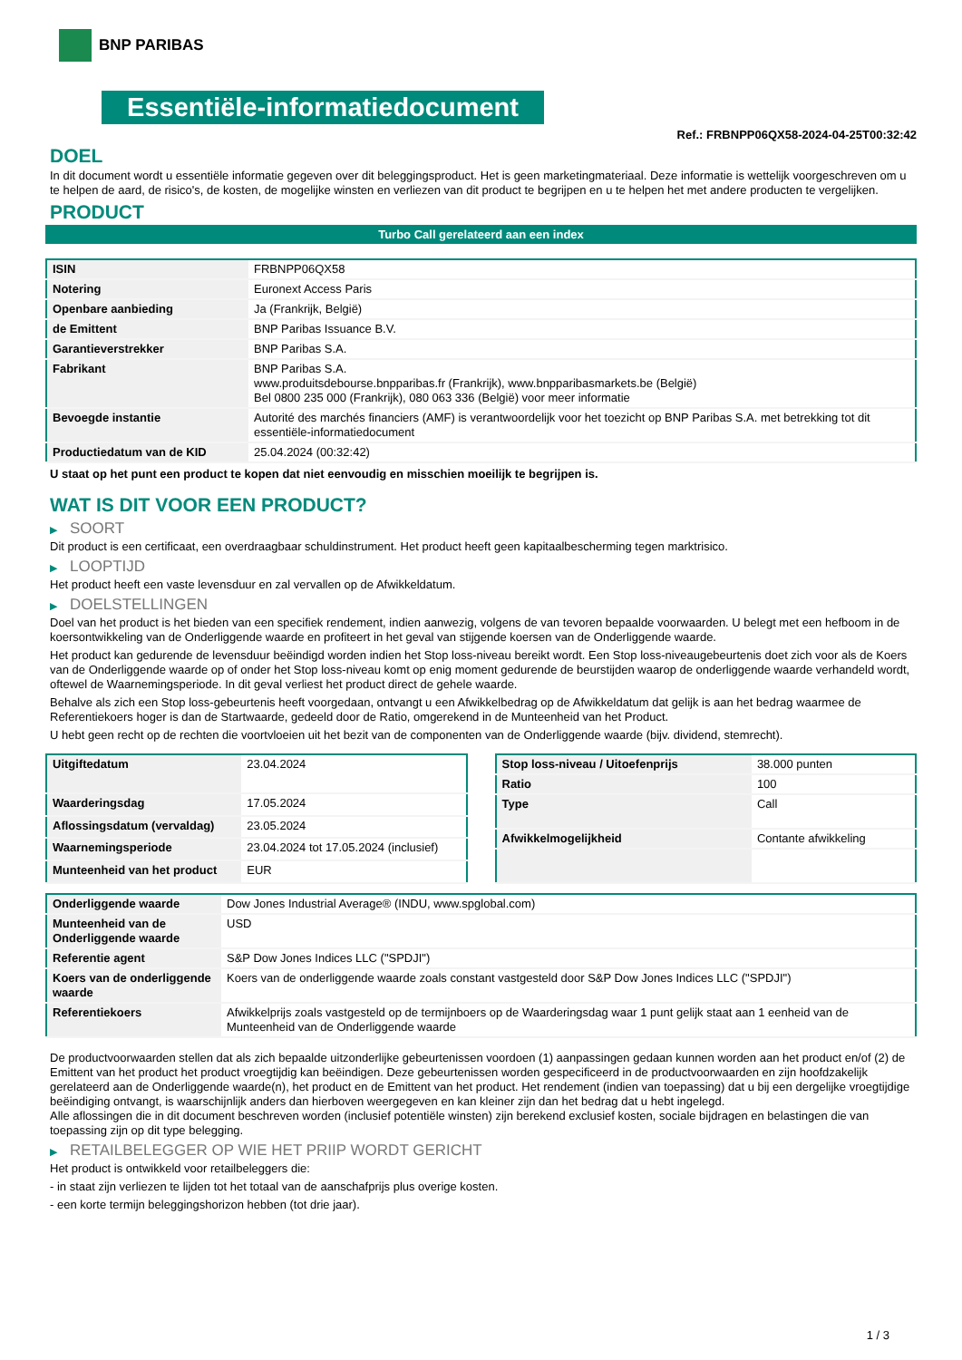BNP PARIBAS
Essentiële-informatiedocument
Ref.: FRBNPP06QX58-2024-04-25T00:32:42
DOEL
In dit document wordt u essentiële informatie gegeven over dit beleggingsproduct. Het is geen marketingmateriaal. Deze informatie is wettelijk voorgeschreven om u te helpen de aard, de risico's, de kosten, de mogelijke winsten en verliezen van dit product te begrijpen en u te helpen het met andere producten te vergelijken.
PRODUCT
Turbo Call gerelateerd aan een index
| ISIN | FRBNPP06QX58 |
| Notering | Euronext Access Paris |
| Openbare aanbieding | Ja (Frankrijk, België) |
| de Emittent | BNP Paribas Issuance B.V. |
| Garantieverstrekker | BNP Paribas S.A. |
| Fabrikant | BNP Paribas S.A. www.produitsdebourse.bnpparibas.fr (Frankrijk), www.bnpparibasmarkets.be (België) Bel 0800 235 000 (Frankrijk), 080 063 336 (België) voor meer informatie |
| Bevoegde instantie | Autorité des marchés financiers (AMF) is verantwoordelijk voor het toezicht op BNP Paribas S.A. met betrekking tot dit essentiële-informatiedocument |
| Productiedatum van de KID | 25.04.2024 (00:32:42) |
U staat op het punt een product te kopen dat niet eenvoudig en misschien moeilijk te begrijpen is.
WAT IS DIT VOOR EEN PRODUCT?
▶ SOORT
Dit product is een certificaat, een overdraagbaar schuldinstrument. Het product heeft geen kapitaalbescherming tegen marktrisico.
▶ LOOPTIJD
Het product heeft een vaste levensduur en zal vervallen op de Afwikkeldatum.
▶ DOELSTELLINGEN
Doel van het product is het bieden van een specifiek rendement, indien aanwezig, volgens de van tevoren bepaalde voorwaarden. U belegt met een hefboom in de koersontwikkeling van de Onderliggende waarde en profiteert in het geval van stijgende koersen van de Onderliggende waarde.
Het product kan gedurende de levensduur beëindigd worden indien het Stop loss-niveau bereikt wordt. Een Stop loss-niveaugebeurtenis doet zich voor als de Koers van de Onderliggende waarde op of onder het Stop loss-niveau komt op enig moment gedurende de beurstijden waarop de onderliggende waarde verhandeld wordt, oftewel de Waarnemingsperiode. In dit geval verliest het product direct de gehele waarde.
Behalve als zich een Stop loss-gebeurtenis heeft voorgedaan, ontvangt u een Afwikkelbedrag op de Afwikkeldatum dat gelijk is aan het bedrag waarmee de Referentiekoers hoger is dan de Startwaarde, gedeeld door de Ratio, omgerekend in de Munteenheid van het Product.
U hebt geen recht op de rechten die voortvloeien uit het bezit van de componenten van de Onderliggende waarde (bijv. dividend, stemrecht).
| Uitgiftedatum | 23.04.2024 |
| Waarderingsdag | 17.05.2024 |
| Aflossingsdatum (vervaldag) | 23.05.2024 |
| Waarnemingsperiode | 23.04.2024 tot 17.05.2024 (inclusief) |
| Munteenheid van het product | EUR |
| Stop loss-niveau / Uitoefenprijs | 38.000 punten |
| Ratio | 100 |
| Type | Call |
| Afwikkelmogelijkheid | Contante afwikkeling |
| Onderliggende waarde | Dow Jones Industrial Average® (INDU, www.spglobal.com) |
| Munteenheid van de Onderliggende waarde | USD |
| Referentie agent | S&P Dow Jones Indices LLC ("SPDJI") |
| Koers van de onderliggende waarde | Koers van de onderliggende waarde zoals constant vastgesteld door S&P Dow Jones Indices LLC ("SPDJI") |
| Referentiekoers | Afwikkelprijs zoals vastgesteld op de termijnboers op de Waarderingsdag waar 1 punt gelijk staat aan 1 eenheid van de Munteenheid van de Onderliggende waarde |
De productvoorwaarden stellen dat als zich bepaalde uitzonderlijke gebeurtenissen voordoen (1) aanpassingen gedaan kunnen worden aan het product en/of (2) de Emittent van het product het product vroegtijdig kan beëindigen. Deze gebeurtenissen worden gespecificeerd in de productvoorwaarden en zijn hoofdzakelijk gerelateerd aan de Onderliggende waarde(n), het product en de Emittent van het product. Het rendement (indien van toepassing) dat u bij een dergelijke vroegtijdige beëindiging ontvangt, is waarschijnlijk anders dan hierboven weergegeven en kan kleiner zijn dan het bedrag dat u hebt ingelegd.
Alle aflossingen die in dit document beschreven worden (inclusief potentiële winsten) zijn berekend exclusief kosten, sociale bijdragen en belastingen die van toepassing zijn op dit type belegging.
▶ RETAILBELEGGER OP WIE HET PRIIP WORDT GERICHT
Het product is ontwikkeld voor retailbeleggers die:
- in staat zijn verliezen te lijden tot het totaal van de aanschafprijs plus overige kosten.
- een korte termijn beleggingshorizon hebben (tot drie jaar).
1 / 3